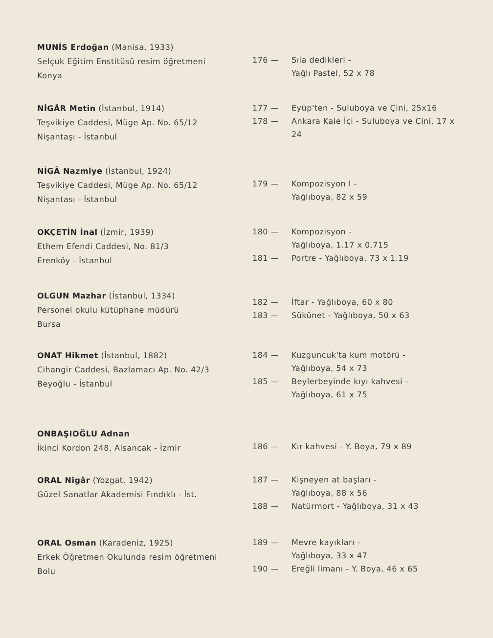MUNİS Erdoğan (Manisa, 1933)
Selçuk Eğitim Enstitüsü resim öğretmeni
Konya
176 — Sıla dedikleri -
Yağlı Pastel, 52 x 78
NİGÂR Metin (İstanbul, 1914)
Teşvikiye Caddesi, Müge Ap. No. 65/12
Nişantaşı - İstanbul
177 — Eyüp'ten - Suluboya ve Çini, 25x16
178 — Ankara Kale İçi - Suluboya ve Çini, 17 x 24
NİGÂ Nazmiye (İstanbul, 1924)
Teşvikiye Caddesi, Müge Ap. No. 65/12
Nişantası - İstanbul
179 — Kompozisyon I -
Yağlıboya, 82 x 59
OKÇETİN İnal (İzmir, 1939)
Ethem Efendi Caddesi, No. 81/3
Erenköy - İstanbul
180 — Kompozisyon -
Yağlıboya, 1.17 x 0.715
181 — Portre - Yağlıboya, 73 x 1.19
OLGUN Mazhar (İstanbul, 1334)
Personel okulu kütüphane müdürü
Bursa
182 — İftar - Yağlıboya, 60 x 80
183 — Sükûnet - Yağlıboya, 50 x 63
ONAT Hikmet (İstanbul, 1882)
Cihangir Caddesi, Bazlamacı Ap. No. 42/3
Beyoğlu - İstanbul
184 — Kuzguncuk'ta kum motörü -
Yağlıboya, 54 x 73
185 — Beylerbeyinde kıyı kahvesi -
Yağlıboya, 61 x 75
ONBAŞIOĞLU Adnan
İkinci Kordon 248, Alsancak - İzmir
186 — Kır kahvesi - Y. Boya, 79 x 89
ORAL Nigâr (Yozgat, 1942)
Güzel Sanatlar Akademisi Fındıklı - İst.
187 — Kişneyen at başları -
Yağlıboya, 88 x 56
188 — Natürmort - Yağlıboya, 31 x 43
ORAL Osman (Karadeniz, 1925)
Erkek Öğretmen Okulunda resim öğretmeni
Bolu
189 — Mevre kayıkları -
Yağlıboya, 33 x 47
190 — Ereğli limanı - Y. Boya, 46 x 65